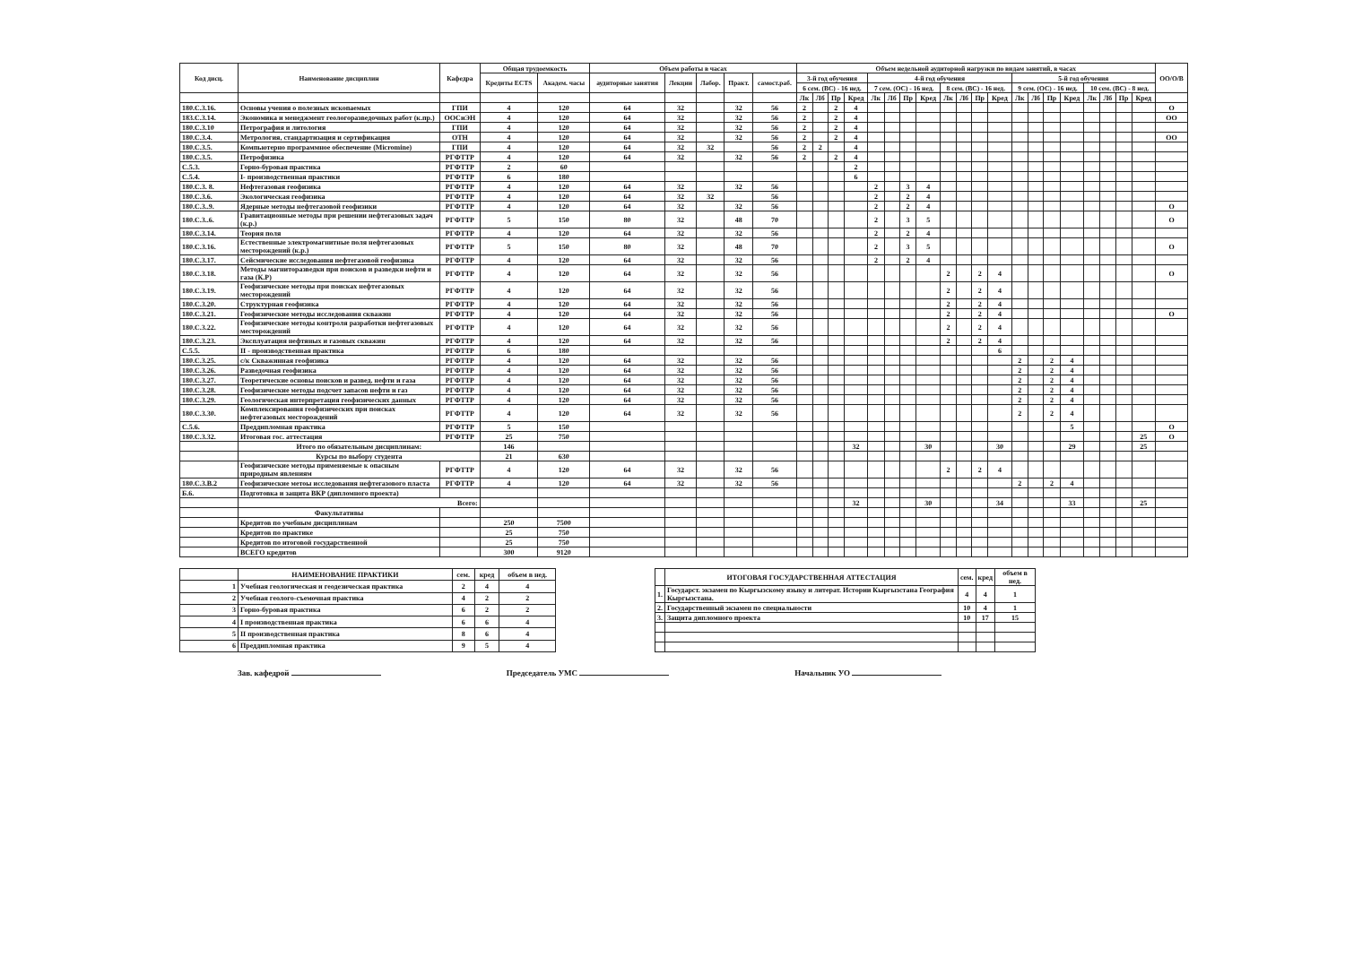| Код дисц. | Наименование дисциплин | Кафедра | Общая трудоемкость | | Объем работы в часах | | | | | Объем недельной аудиторной нагрузки по видам занятий, в часах | | | | | | | | | | | | | | | | | | | | ОО/О/В |
| --- | --- | --- | --- | --- | --- | --- | --- | --- | --- | --- | --- | --- | --- | --- | --- | --- | --- | --- | --- | --- | --- | --- | --- | --- | --- | --- | --- | --- | --- | --- |
| | | | Кредиты ECTS | Академ. часы | аудиторные занятия | Лекции | Лабор. | Практ. | самост.раб. | 3-й год обучения | | | | 4-й год обучения | | | | | | | | 5-й год обучения | | | | | | | | |
| | | | | | | | | | | 6 сем. (ВС) - 16 нед. | | | | 7 сем. (ОС) - 16 нед. | | | | 8 сем. (ВС) - 16 нед. | | | | 9 сем. (ОС) - 16 нед. | | | | 10 сем. (ВС) - 8 нед. | | | | |
| | | | | | | | | | | Лк | Лб | Пр | Кред | Лк | Лб | Пр | Кред | Лк | Лб | Пр | Кред | Лк | Лб | Пр | Кред | Лк | Лб | Пр | Кред | |
| 180.С.3.16. | Основы учения о полезных ископаемых | ГПИ | 4 | 120 | 64 | 32 | | 32 | 56 | 2 | | 2 | 4 | | | | | | | | | | | | | | | | | О |
| 183.С.3.14. | Экономика и менеджмент геологоразведочных работ (к.пр.) | ООСиЭН | 4 | 120 | 64 | 32 | | 32 | 56 | 2 | | 2 | 4 | | | | | | | | | | | | | | | | | ОО |
| 180.С.3.10 | Петрография и литология | ГПИ | 4 | 120 | 64 | 32 | | 32 | 56 | 2 | | 2 | 4 | | | | | | | | | | | | | | | | | |
| 180.С.3.4. | Метрология, стандартизация и сертификация | ОТН | 4 | 120 | 64 | 32 | | 32 | 56 | 2 | | 2 | 4 | | | | | | | | | | | | | | | | | ОО |
| 180.С.3.5. | Компьютерно программное обеспечение (Micromine) | ГПИ | 4 | 120 | 64 | 32 | 32 | | 56 | 2 | 2 | | 4 | | | | | | | | | | | | | | | | | |
| 180.С.3.5. | Петрофизика | РГФТТР | 4 | 120 | 64 | 32 | | 32 | 56 | 2 | | 2 | 4 | | | | | | | | | | | | | | | | | |
| С.5.3. | Горно-буровая практика | РГФТТР | 2 | 60 | | | | | | | | | 2 | | | | | | | | | | | | | | | | | |
| С.5.4. | I- производственная практики | РГФТТР | 6 | 180 | | | | | | | | | 6 | | | | | | | | | | | | | | | | | |
| 180.С.3. 8. | Нефтегазовая геофизика | РГФТТР | 4 | 120 | 64 | 32 | | 32 | 56 | | | | | 2 | | 3 | 4 | | | | | | | | | | | | | |
| 180.С.3.6. | Экологическая геофизика | РГФТТР | 4 | 120 | 64 | 32 | 32 | | 56 | | | | | 2 | | 2 | 4 | | | | | | | | | | | | | |
| 180.С.3..9. | Ядерные методы нефтегазовой геофизики | РГФТТР | 4 | 120 | 64 | 32 | | 32 | 56 | | | | | 2 | | 2 | 4 | | | | | | | | | | | | | О |
| 180.С.3..6. | Гравитационные методы при решении нефтегазовых задач (к.р.) | РГФТТР | 5 | 150 | 80 | 32 | | 48 | 70 | | | | | 2 | | 3 | 5 | | | | | | | | | | | | | О |
| 180.С.3.14. | Теория поля | РГФТТР | 4 | 120 | 64 | 32 | | 32 | 56 | | | | | 2 | | 2 | 4 | | | | | | | | | | | | | |
| 180.С.3.16. | Естественные электромагнитные поля нефтегазовых месторождений (к.р.) | РГФТТР | 5 | 150 | 80 | 32 | | 48 | 70 | | | | | 2 | | 3 | 5 | | | | | | | | | | | | | О |
| 180.С.3.17. | Сейсмические исследования нефтегазовой геофизика | РГФТТР | 4 | 120 | 64 | 32 | | 32 | 56 | | | | | 2 | | 2 | 4 | | | | | | | | | | | | | |
| 180.С.3.18. | Методы магниторазведки при поисков и разведки нефти и газа (К.Р) | РГФТТР | 4 | 120 | 64 | 32 | | 32 | 56 | | | | | | | | | 2 | | 2 | 4 | | | | | | | | | О |
| 180.С.3.19. | Геофизические методы при поисках нефтегазовых месторождений | РГФТТР | 4 | 120 | 64 | 32 | | 32 | 56 | | | | | | | | | 2 | | 2 | 4 | | | | | | | | | |
| 180.С.3.20. | Структурная геофизика | РГФТТР | 4 | 120 | 64 | 32 | | 32 | 56 | | | | | | | | | 2 | | 2 | 4 | | | | | | | | | |
| 180.С.3.21. | Геофизические методы исследования скважин | РГФТТР | 4 | 120 | 64 | 32 | | 32 | 56 | | | | | | | | | 2 | | 2 | 4 | | | | | | | | | О |
| 180.С.3.22. | Геофизические методы контроля разработки нефтегазовых месторождений | РГФТТР | 4 | 120 | 64 | 32 | | 32 | 56 | | | | | | | | | 2 | | 2 | 4 | | | | | | | | | |
| 180.С.3.23. | Эксплуатация нефтяных и газовых скважин | РГФТТР | 4 | 120 | 64 | 32 | | 32 | 56 | | | | | | | | | 2 | | 2 | 4 | | | | | | | | | |
| С.5.5. | II - производственная практика | РГФТТР | 6 | 180 | | | | | | | | | | | | | | | | | 6 | | | | | | | | | |
| 180.С.3.25. | с/к Скважинная геофизика | РГФТТР | 4 | 120 | 64 | 32 | | 32 | 56 | | | | | | | | | | | | | 2 | | 2 | 4 | | | | | |
| 180.С.3.26. | Разведочная геофизика | РГФТТР | 4 | 120 | 64 | 32 | | 32 | 56 | | | | | | | | | | | | | 2 | | 2 | 4 | | | | | |
| 180.С.3.27. | Теоретические основы поисков и развед. нефти и газа | РГФТТР | 4 | 120 | 64 | 32 | | 32 | 56 | | | | | | | | | | | | | 2 | | 2 | 4 | | | | | |
| 180.С.3.28. | Геофизические методы подсчет запасов нефти и газ | РГФТТР | 4 | 120 | 64 | 32 | | 32 | 56 | | | | | | | | | | | | | 2 | | 2 | 4 | | | | | |
| 180.С.3.29. | Геологическая интерпретация геофизических данных | РГФТТР | 4 | 120 | 64 | 32 | | 32 | 56 | | | | | | | | | | | | | 2 | | 2 | 4 | | | | | |
| 180.С.3.30. | Комплексирования геофизических при поисках нефтегазовых месторождений | РГФТТР | 4 | 120 | 64 | 32 | | 32 | 56 | | | | | | | | | | | | | 2 | | 2 | 4 | | | | | |
| С.5.6. | Преддипломная практика | РГФТТР | 5 | 150 | | | | | | | | | | | | | | | | | | | | | 5 | | | | | О |
| 180.С.3.32. | Итоговая гос. аттестация | РГФТТР | 25 | 750 | | | | | | | | | | | | | | | | | | | | | | | | | 25 | О |
| | Итого по обязательным дисциплинам: | | 146 | | | | | | | | | | 32 | | | | 30 | | | | 30 | | | | 29 | | | | 25 | |
| | Курсы по выбору студента | | 21 | 630 | | | | | | | | | | | | | | | | | | | | | | | | | | |
| | Геофизические методы применяемые к опасным природным явлениям | РГФТТР | 4 | 120 | 64 | 32 | | 32 | 56 | | | | | | | | | 2 | | 2 | 4 | | | | | | | | | |
| 180.С.3.В.2 | Геофизические метоы исследования нефтегазового пласта | РГФТТР | 4 | 120 | 64 | 32 | | 32 | 56 | | | | | | | | | | | | | 2 | | 2 | 4 | | | | | |
| Б.6. | Подготовка и защита ВКР (дипломного проекта) | | | | | | | | | | | | | | | | | | | | | | | | | | | | | |
| | Всего: | | | | | | | | | | | | 32 | | | | 30 | | | | 34 | | | | 33 | | | | 25 | |
| | Факультативы | | | | | | | | | | | | | | | | | | | | | | | | | | | | | |
| | Кредитов по учебным дисциплинам | | 250 | 7500 | | | | | | | | | | | | | | | | | | | | | | | | | | |
| | Кредитов по практике | | 25 | 750 | | | | | | | | | | | | | | | | | | | | | | | | | | |
| | Кредитов по итоговой государственной | | 25 | 750 | | | | | | | | | | | | | | | | | | | | | | | | | | |
| | ВСЕГО кредитов | | 300 | 9120 | | | | | | | | | | | | | | | | | | | | | | | | | | |
| | НАИМЕНОВАНИЕ ПРАКТИКИ | сем. | кред | объем в нед. |
| --- | --- | --- | --- | --- |
| 1 | Учебная геологическая и геодезическая практика | 2 | 4 | 4 |
| 2 | Учебная геолого-съемочная практика | 4 | 2 | 2 |
| 3 | Горно-буровая практика | 6 | 2 | 2 |
| 4 | I производственная практика | 6 | 6 | 4 |
| 5 | II производственная практика | 8 | 6 | 4 |
| 6 | Преддипломная практика | 9 | 5 | 4 |
| | ИТОГОВАЯ ГОСУДАРСТВЕННАЯ АТТЕСТАЦИЯ | сем. | кред | объем в нед. |
| --- | --- | --- | --- | --- |
| 1. | Государст. экзамен по Кыргызскому языку и литерат. Истории Кыргызстана География Кыргызстана. | 4 | 4 | 1 |
| 2. | Государственный экзамен по специальности | 10 | 4 | 1 |
| 3. | Защита дипломного проекта | 10 | 17 | 15 |
Зав. кафедрой Председатель УМС Начальник УО